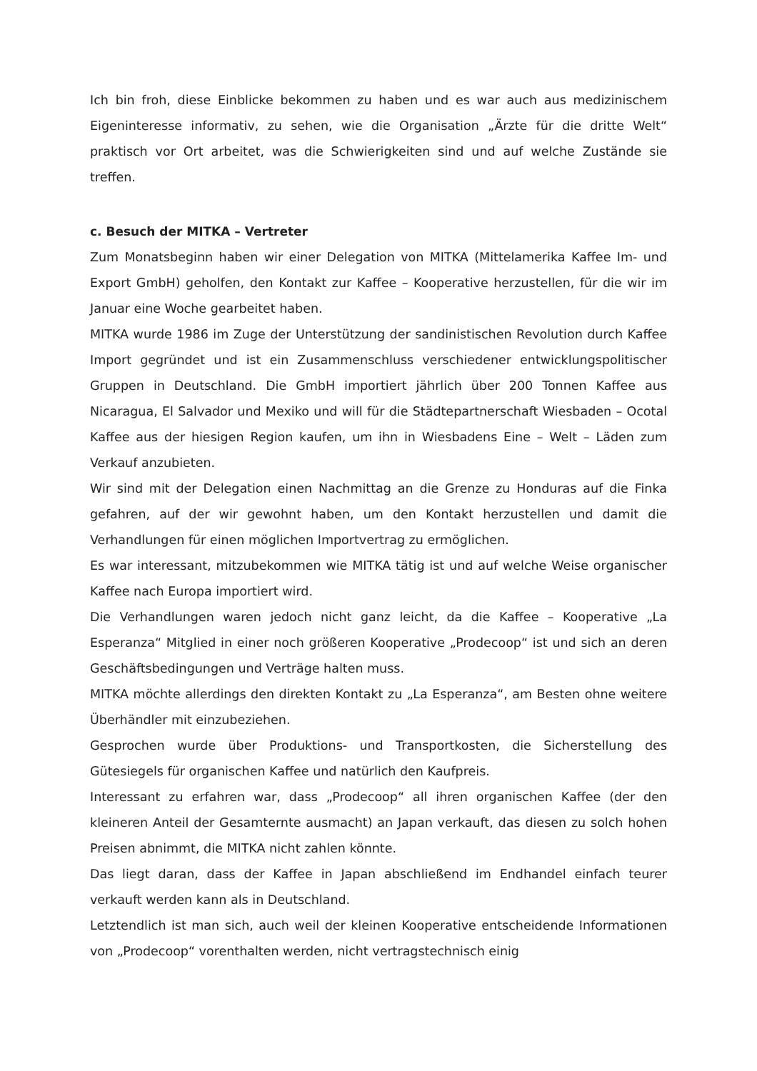Ich bin froh, diese Einblicke bekommen zu haben und es war auch aus medizinischem Eigeninteresse informativ, zu sehen, wie die Organisation „Ärzte für die dritte Welt“ praktisch vor Ort arbeitet, was die Schwierigkeiten sind und auf welche Zustände sie treffen.
c. Besuch der MITKA – Vertreter
Zum Monatsbeginn haben wir einer Delegation von MITKA (Mittelamerika Kaffee Im- und Export GmbH) geholfen, den Kontakt zur Kaffee – Kooperative herzustellen, für die wir im Januar eine Woche gearbeitet haben.
MITKA wurde 1986 im Zuge der Unterstützung der sandinistischen Revolution durch Kaffee Import gegründet und ist ein Zusammenschluss verschiedener entwicklungspolitischer Gruppen in Deutschland. Die GmbH importiert jährlich über 200 Tonnen Kaffee aus Nicaragua, El Salvador und Mexiko und will für die Städtepartnerschaft Wiesbaden – Ocotal Kaffee aus der hiesigen Region kaufen, um ihn in Wiesbadens Eine – Welt – Läden zum Verkauf anzubieten.
Wir sind mit der Delegation einen Nachmittag an die Grenze zu Honduras auf die Finka gefahren, auf der wir gewohnt haben, um den Kontakt herzustellen und damit die Verhandlungen für einen möglichen Importvertrag zu ermöglichen.
Es war interessant, mitzubekommen wie MITKA tätig ist und auf welche Weise organischer Kaffee nach Europa importiert wird.
Die Verhandlungen waren jedoch nicht ganz leicht, da die Kaffee – Kooperative „La Esperanza“ Mitglied in einer noch größeren Kooperative „Prodecoop“ ist und sich an deren Geschäftsbedingungen und Verträge halten muss.
MITKA möchte allerdings den direkten Kontakt zu „La Esperanza“, am Besten ohne weitere Überhändler mit einzubeziehen.
Gesprochen wurde über Produktions- und Transportkosten, die Sicherstellung des Gütesiegels für organischen Kaffee und natürlich den Kaufpreis.
Interessant zu erfahren war, dass „Prodecoop“ all ihren organischen Kaffee (der den kleineren Anteil der Gesamternte ausmacht) an Japan verkauft, das diesen zu solch hohen Preisen abnimmt, die MITKA nicht zahlen könnte.
Das liegt daran, dass der Kaffee in Japan abschließend im Endhandel einfach teurer verkauft werden kann als in Deutschland.
Letztendlich ist man sich, auch weil der kleinen Kooperative entscheidende Informationen von „Prodecoop“ vorenthalten werden, nicht vertragstechnisch einig